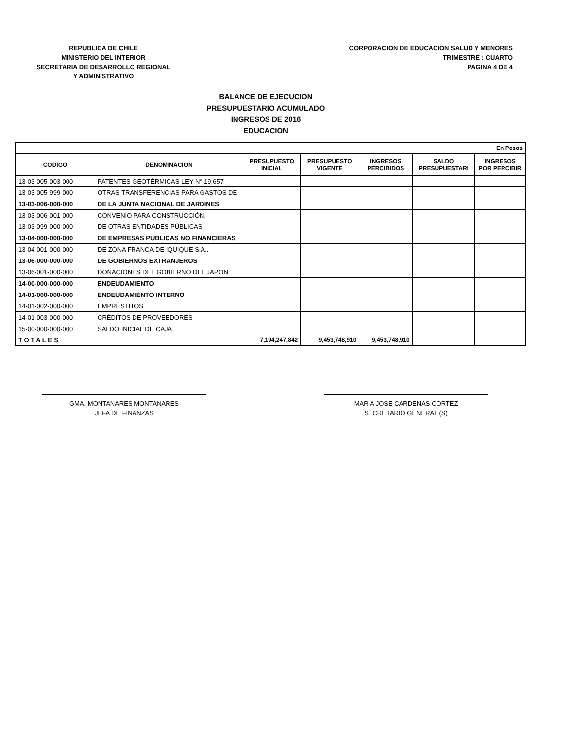REPUBLICA DE CHILE
MINISTERIO DEL INTERIOR
SECRETARIA DE DESARROLLO REGIONAL
Y ADMINISTRATIVO
CORPORACION DE EDUCACION SALUD Y MENORES
TRIMESTRE : CUARTO
PAGINA 4 DE 4
BALANCE DE EJECUCION
PRESUPUESTARIO ACUMULADO
INGRESOS DE 2016
EDUCACION
| En Pesos | | | | | | |
| CODIGO | DENOMINACION | PRESUPUESTO INICIAL | PRESUPUESTO VIGENTE | INGRESOS PERCIBIDOS | SALDO PRESUPUESTARI | INGRESOS POR PERCIBIR |
| 13-03-005-003-000 | PATENTES GEOTÉRMICAS LEY N° 19,657 | | | | | |
| 13-03-005-999-000 | OTRAS TRANSFERENCIAS PARA GASTOS DE | | | | | |
| 13-03-006-000-000 | DE LA JUNTA NACIONAL DE JARDINES | | | | | |
| 13-03-006-001-000 | CONVENIO PARA CONSTRUCCIÓN, | | | | | |
| 13-03-099-000-000 | DE OTRAS ENTIDADES PÚBLICAS | | | | | |
| 13-04-000-000-000 | DE EMPRESAS PUBLICAS NO FINANCIERAS | | | | | |
| 13-04-001-000-000 | DE ZONA FRANCA DE IQUIQUE S.A.. | | | | | |
| 13-06-000-000-000 | DE GOBIERNOS EXTRANJEROS | | | | | |
| 13-06-001-000-000 | DONACIONES DEL GOBIERNO DEL JAPON | | | | | |
| 14-00-000-000-000 | ENDEUDAMIENTO | | | | | |
| 14-01-000-000-000 | ENDEUDAMIENTO INTERNO | | | | | |
| 14-01-002-000-000 | EMPRÉSTITOS | | | | | |
| 14-01-003-000-000 | CRÉDITOS DE PROVEEDORES | | | | | |
| 15-00-000-000-000 | SALDO INICIAL DE CAJA | | | | | |
| T O T A L E S | | 7,194,247,842 | 9,453,748,910 | 9,453,748,910 | | |
GMA. MONTANARES MONTANARES
JEFA DE FINANZAS
MARIA JOSE CARDENAS CORTEZ
SECRETARIO GENERAL (S)